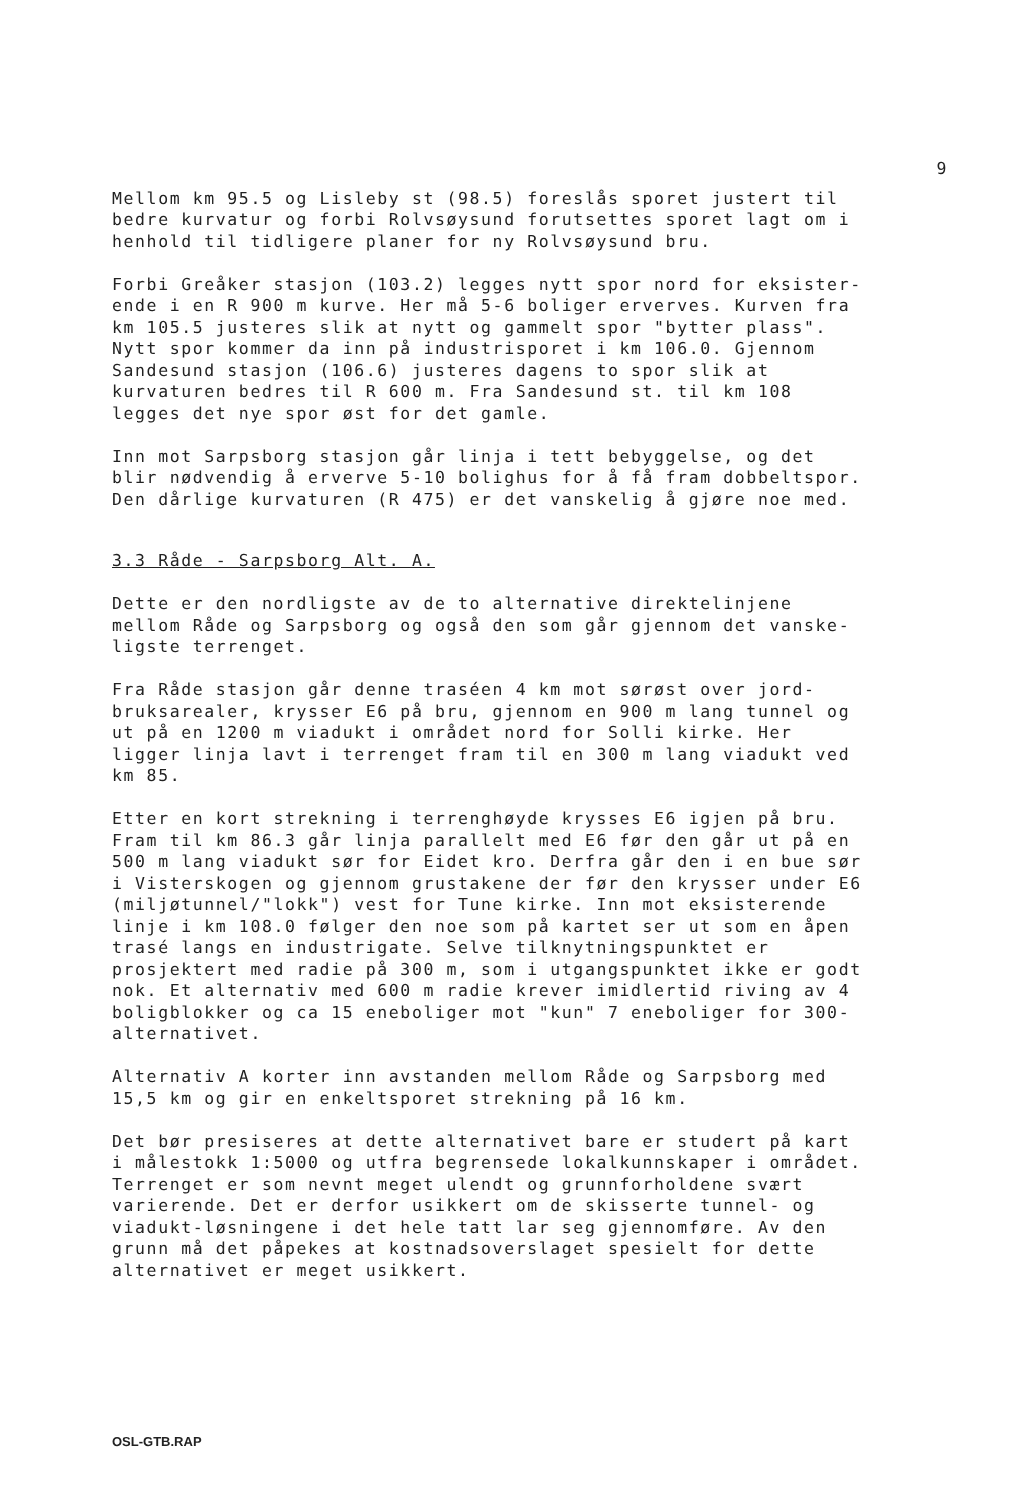9
Mellom km 95.5 og Lisleby st (98.5) foreslås sporet justert til bedre kurvatur og forbi Rolvsøysund forutsettes sporet lagt om i henhold til tidligere planer for ny Rolvsøysund bru.
Forbi Greåker stasjon (103.2) legges nytt spor nord for eksister- ende i en R 900 m kurve. Her må 5-6 boliger erverves. Kurven fra km 105.5 justeres slik at nytt og gammelt spor "bytter plass". Nytt spor kommer da inn på industrisporet i km 106.0. Gjennom Sandesund stasjon (106.6) justeres dagens to spor slik at kurvaturen bedres til R 600 m. Fra Sandesund st. til km 108 legges det nye spor øst for det gamle.
Inn mot Sarpsborg stasjon går linja i tett bebyggelse, og det blir nødvendig å erverve 5-10 bolighus for å få fram dobbeltspor. Den dårlige kurvaturen (R 475) er det vanskelig å gjøre noe med.
3.3 Råde - Sarpsborg Alt. A.
Dette er den nordligste av de to alternative direktelinjene mellom Råde og Sarpsborg og også den som går gjennom det vanske- ligste terrenget.
Fra Råde stasjon går denne traséen 4 km mot sørøst over jord- bruksarealer, krysser E6 på bru, gjennom en 900 m lang tunnel og ut på en 1200 m viadukt i området nord for Solli kirke. Her ligger linja lavt i terrenget fram til en 300 m lang viadukt ved km 85.
Etter en kort strekning i terrenghøyde krysses E6 igjen på bru. Fram til km 86.3 går linja parallelt med E6 før den går ut på en 500 m lang viadukt sør for Eidet kro. Derfra går den i en bue sør i Visterskogen og gjennom grustakene der før den krysser under E6 (miljøtunnel/"lokk") vest for Tune kirke. Inn mot eksisterende linje i km 108.0 følger den noe som på kartet ser ut som en åpen trasé langs en industrigate. Selve tilknytningspunktet er prosjektert med radie på 300 m, som i utgangspunktet ikke er godt nok. Et alternativ med 600 m radie krever imidlertid riving av 4 boligblokker og ca 15 eneboliger mot "kun" 7 eneboliger for 300- alternativet.
Alternativ A korter inn avstanden mellom Råde og Sarpsborg med 15,5 km og gir en enkeltsporet strekning på 16 km.
Det bør presiseres at dette alternativet bare er studert på kart i målestokk 1:5000 og utfra begrensede lokalkunnskaper i området. Terrenget er som nevnt meget ulendt og grunnforholdene svært varierende. Det er derfor usikkert om de skisserte tunnel- og viadukt-løsningene i det hele tatt lar seg gjennomføre. Av den grunn må det påpekes at kostnadsoverslaget spesielt for dette alternativet er meget usikkert.
OSL-GTB.RAP